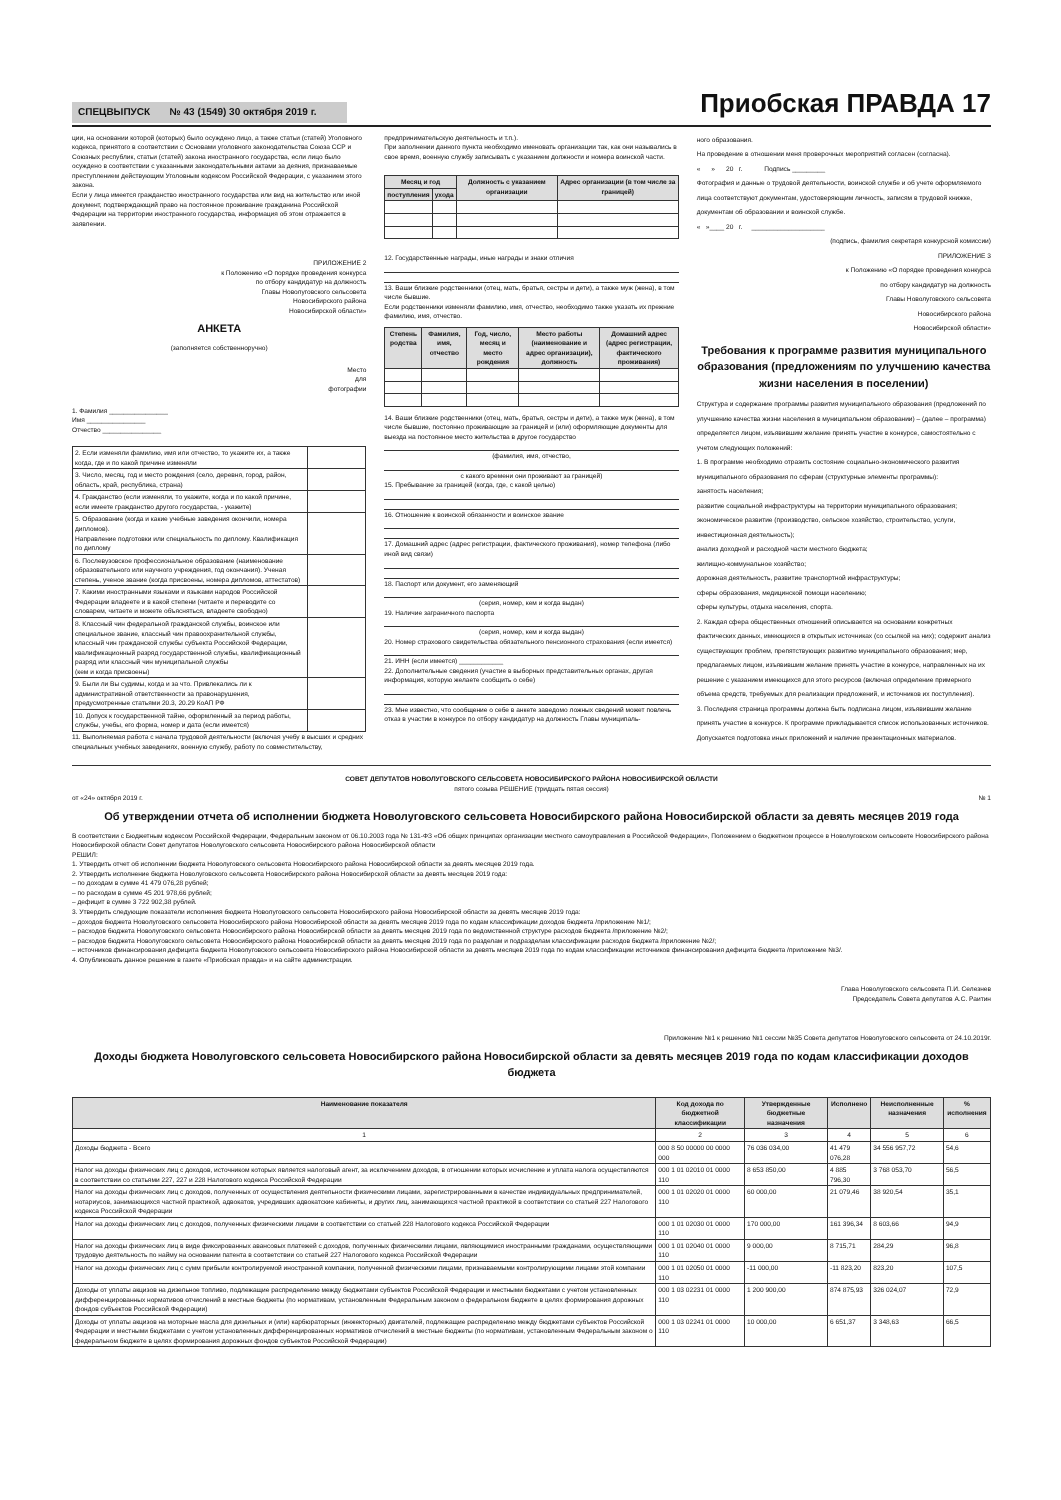СПЕЦВЫПУСК № 43 (1549) 30 октября 2019 г.
Приобская ПРАВДА 17
ции, на основании которой (которых) было осуждено лицо, а также статьи (статей) Уголовного кодекса, принятого в соответствии с Основами уголовного законодательства Союза ССР и Союзных республик, статьи (статей) закона иностранного государства, если лицо было осуждено в соответствии с указанными законодательными актами за деяния, признаваемые преступлением действующим Уголовным кодексом Российской Федерации, с указанием этого закона.
Если у лица имеется гражданство иностранного государства или вид на жительство или иной документ, подтверждающий право на постоянное проживание гражданина Российской Федерации на территории иностранного государства, информация об этом отражается в заявлении.
ПРИЛОЖЕНИЕ 2
к Положению «О порядке проведения конкурса
по отбору кандидатур на должность
Главы Новолуговского сельсовета
Новосибирского района
Новосибирской области»
АНКЕТА
(заполняется собственноручно)
Место
для
фотографии
1. Фамилия ________________
Имя ________________
Отчество ________________
| 2. Если изменяли фамилию, имя или отчество, то укажите их, а также когда, где и по какой причине изменяли | |
| 3. Число, месяц, год и место рождения (село, деревня, город, район, область, край, республика, страна) | |
| 4. Гражданство (если изменяли, то укажите, когда и по какой причине, если имеете гражданство другого государства, - укажите) | |
| 5. Образование (когда и какие учебные заведения окончили, номера дипломов). Направление подготовки или специальность по диплому. Квалификация по диплому | |
| 6. Послевузовское профессиональное образование (наименование образовательного или научного учреждения, год окончания). Ученая степень, ученое звание (когда присвоены, номера дипломов, аттестатов) | |
| 7. Какими иностранными языками и языками народов Российской Федерации владеете и в какой степени (читаете и переводите со словарем, читаете и можете объясняться, владеете свободно) | |
| 8. Классный чин федеральной гражданской службы, воинское или специальное звание, классный чин правоохранительной службы, классный чин гражданской службы субъекта Российской Федерации, квалификационный разряд государственной службы, квалификационный разряд или классный чин муниципальной службы (кем и когда присвоены) | |
| 9. Были ли Вы судимы, когда и за что. Привлекались ли к административной ответственности за правонарушения, предусмотренные статьями 20.3, 20.29 КоАП РФ | |
| 10. Допуск к государственной тайне, оформленный за период работы, службы, учебы, его форма, номер и дата (если имеется) | |
11. Выполняемая работа с начала трудовой деятельности (включая учебу в высших и средних специальных учебных заведениях, военную службу, работу по совместительству,
предпринимательскую деятельность и т.п.).
При заполнении данного пункта необходимо именовать организации так, как они назывались в свое время, военную службу записывать с указанием должности и номера воинской части.
| Месяц и год | | Должность с указанием организации | Адрес организации (в том числе за границей) |
| --- | --- | --- | --- |
| поступления | ухода | | |
12. Государственные награды, иные награды и знаки отличия
13. Ваши близкие родственники (отец, мать, братья, сестры и дети), а также муж (жена), в том числе бывшие.
Если родственники изменяли фамилию, имя, отчество, необходимо также указать их прежние фамилию, имя, отчество.
| Степень родства | Фамилия, имя, отчество | Год, число, месяц и место рождения | Место работы (наименование и адрес организации), должность | Домашний адрес (адрес регистрации, фактического проживания) |
| --- | --- | --- | --- | --- |
14. Ваши близкие родственники (отец, мать, братья, сестры и дети), а также муж (жена), в том числе бывшие, постоянно проживающие за границей и (или) оформляющие документы для выезда на постоянное место жительства в другое государство
(фамилия, имя, отчество,
с какого времени они проживают за границей)
15. Пребывание за границей (когда, где, с какой целью)
16. Отношение к воинской обязанности и воинское звание
17. Домашний адрес (адрес регистрации, фактического проживания), номер телефона (либо иной вид связи)
18. Паспорт или документ, его заменяющий
(серия, номер, кем и когда выдан)
19. Наличие заграничного паспорта
(серия, номер, кем и когда выдан)
20. Номер страхового свидетельства обязательного пенсионного страхования (если имеется)
21. ИНН (если имеется) ____________
22. Дополнительные сведения (участие в выборных представительных органах, другая информация, которую желаете сообщить о себе)
23. Мне известно, что сообщение о себе в анкете заведомо ложных сведений может повлечь отказ в участии в конкурсе по отбору кандидатур на должность Главы муниципаль-
ного образования.
На проведение в отношении меня проверочных мероприятий согласен (согласна).
« » 20 г. Подпись _________
Фотография и данные о трудовой деятельности, воинской службе и об учете оформляемого лица соответствуют документам, удостоверяющим личность, записям в трудовой книжке, документам об образовании и воинской службе.
« »____ 20 г. ____________________
(подпись, фамилия секретаря конкурсной комиссии)
ПРИЛОЖЕНИЕ 3
к Положению «О порядке проведения конкурса
по отбору кандидатур на должность
Главы Новолуговского сельсовета
Новосибирского района
Новосибирской области»
Требования к программе развития муниципального образования (предложениям по улучшению качества жизни населения в поселении)
Структура и содержание программы развития муниципального образования (предложений по улучшению качества жизни населения в муниципальном образовании) – (далее – программа) определяется лицом, изъявившим желание принять участие в конкурсе, самостоятельно с учетом следующих положений:
1. В программе необходимо отразить состояние социально-экономического развития муниципального образования по сферам (структурные элементы программы):
занятость населения;
развитие социальной инфраструктуры на территории муниципального образования;
экономическое развитие (производство, сельское хозяйство, строительство, услуги, инвестиционная деятельность);
анализ доходной и расходной части местного бюджета;
жилищно-коммунальное хозяйство;
дорожная деятельность, развитие транспортной инфраструктуры;
сферы образования, медицинской помощи населению;
сферы культуры, отдыха населения, спорта.
2. Каждая сфера общественных отношений описывается на основании конкретных фактических данных, имеющихся в открытых источниках (со ссылкой на них); содержит анализ существующих проблем, препятствующих развитию муниципального образования; мер, предлагаемых лицом, изъявившим желание принять участие в конкурсе, направленных на их решение с указанием имеющихся для этого ресурсов (включая определение примерного объема средств, требуемых для реализации предложений, и источников их поступления).
3. Последняя страница программы должна быть подписана лицом, изъявившим желание принять участие в конкурсе. К программе прикладывается список использованных источников. Допускается подготовка иных приложений и наличие презентационных материалов.
СОВЕТ ДЕПУТАТОВ НОВОЛУГОВСКОГО СЕЛЬСОВЕТА НОВОСИБИРСКОГО РАЙОНА НОВОСИБИРСКОЙ ОБЛАСТИ
пятого созыва РЕШЕНИЕ (тридцать пятая сессия)
от «24» октября 2019 г. № 1
Об утверждении отчета об исполнении бюджета Новолуговского сельсовета Новосибирского района Новосибирской области за девять месяцев 2019 года
В соответствии с Бюджетным кодексом Российской Федерации, Федеральным законом от 06.10.2003 года № 131-ФЗ «Об общих принципах организации местного самоуправления в Российской Федерации», Положением о бюджетном процессе в Новолуговском сельсовете Новосибирского района Новосибирской области Совет депутатов Новолуговского сельсовета Новосибирского района Новосибирской области
РЕШИЛ:
1. Утвердить отчет об исполнении бюджета Новолуговского сельсовета Новосибирского района Новосибирской области за девять месяцев 2019 года.
2. Утвердить исполнение бюджета Новолуговского сельсовета Новосибирского района Новосибирской области за девять месяцев 2019 года:
– по доходам в сумме 41 479 076,28 рублей;
– по расходам в сумме 45 201 978,66 рублей;
– дефицит в сумме 3 722 902,38 рублей.
3. Утвердить следующие показатели исполнения бюджета Новолуговского сельсовета Новосибирского района Новосибирской области за девять месяцев 2019 года:
– доходов бюджета Новолуговского сельсовета Новосибирского района Новосибирской области за девять месяцев 2019 года по кодам классификации доходов бюджета /приложение №1/;
– расходов бюджета Новолуговского сельсовета Новосибирского района Новосибирской области за девять месяцев 2019 года по ведомственной структуре расходов бюджета /приложение №2/;
– расходов бюджета Новолуговского сельсовета Новосибирского района Новосибирской области за девять месяцев 2019 года по разделам и подразделам классификации расходов бюджета /приложение №2/;
– источников финансирования дефицита бюджета Новолуговского сельсовета Новосибирского района Новосибирской области за девять месяцев 2019 года по кодам классификации источников финансирования дефицита бюджета /приложение №3/.
4. Опубликовать данное решение в газете «Приобская правда» и на сайте администрации.
Глава Новолуговского сельсовета П.И. Селезнев
Председатель Совета депутатов А.С. Раитин
Приложение №1 к решению №1 сессии №35 Совета депутатов Новолуговского сельсовета от 24.10.2019г.
Доходы бюджета Новолуговского сельсовета Новосибирского района Новосибирской области за девять месяцев 2019 года по кодам классификации доходов бюджета
| Наименование показателя | Код дохода по бюджетной классификации | Утвержденные бюджетные назначения | Исполнено | Неисполненные назначения | % исполнения |
| --- | --- | --- | --- | --- | --- |
| 1 | 2 | 3 | 4 | 5 | 6 |
| Доходы бюджета - Всего | 000 8 50 00000 00 0000 000 | 76 036 034,00 | 41 479 076,28 | 34 556 957,72 | 54,6 |
| Налог на доходы физических лиц с доходов, источником которых является налоговый агент, за исключением доходов, в отношении которых исчисление и уплата налога осуществляются в соответствии со статьями 227, 227 и 228 Налогового кодекса Российской Федерации | 000 1 01 02010 01 0000 110 | 8 653 850,00 | 4 885 796,30 | 3 768 053,70 | 56,5 |
| Налог на доходы физических лиц с доходов, полученных от осуществления деятельности физическими лицами, зарегистрированными в качестве индивидуальных предпринимателей, нотариусов, занимающихся частной практикой, адвокатов, учредивших адвокатские кабинеты, и других лиц, занимающихся частной практикой в соответствии со статьей 227 Налогового кодекса Российской Федерации | 000 1 01 02020 01 0000 110 | 60 000,00 | 21 079,46 | 38 920,54 | 35,1 |
| Налог на доходы физических лиц с доходов, полученных физическими лицами в соответствии со статьей 228 Налогового кодекса Российской Федерации | 000 1 01 02030 01 0000 110 | 170 000,00 | 161 396,34 | 8 603,66 | 94,9 |
| Налог на доходы физических лиц в виде фиксированных авансовых платежей с доходов, полученных физическими лицами, являющимися иностранными гражданами, осуществляющими трудовую деятельность по найму на основании патента в соответствии со статьей 227 Налогового кодекса Российской Федерации | 000 1 01 02040 01 0000 110 | 9 000,00 | 8 715,71 | 284,29 | 96,8 |
| Налог на доходы физических лиц с сумм прибыли контролируемой иностранной компании, полученной физическими лицами, признаваемыми контролирующими лицами этой компании | 000 1 01 02050 01 0000 110 | -11 000,00 | -11 823,20 | 823,20 | 107,5 |
| Доходы от уплаты акцизов на дизельное топливо, подлежащие распределению между бюджетами субъектов Российской Федерации и местными бюджетами с учетом установленных дифференцированных нормативов отчислений в местные бюджеты (по нормативам, установленным Федеральным законом о федеральном бюджете в целях формирования дорожных фондов субъектов Российской Федерации) | 000 1 03 02231 01 0000 110 | 1 200 900,00 | 874 875,93 | 326 024,07 | 72,9 |
| Доходы от уплаты акцизов на моторные масла для дизельных и (или) карбюраторных (инжекторных) двигателей, подлежащие распределению между бюджетами субъектов Российской Федерации и местными бюджетами с учетом установленных дифференцированных нормативов отчислений в местные бюджеты (по нормативам, установленным Федеральным законом о федеральном бюджете в целях формирования дорожных фондов субъектов Российской Федерации) | 000 1 03 02241 01 0000 110 | 10 000,00 | 6 651,37 | 3 348,63 | 66,5 |